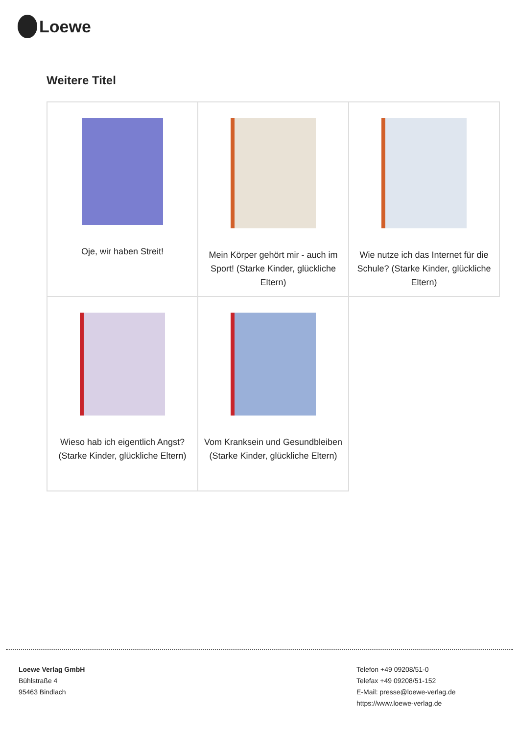Loewe
Weitere Titel
| Oje, wir haben Streit! | Mein Körper gehört mir - auch im Sport! (Starke Kinder, glückliche Eltern) | Wie nutze ich das Internet für die Schule? (Starke Kinder, glückliche Eltern) |
| Wieso hab ich eigentlich Angst? (Starke Kinder, glückliche Eltern) | Vom Kranksein und Gesundbleiben (Starke Kinder, glückliche Eltern) | |
Loewe Verlag GmbH
Bühlstraße 4
95463 Bindlach
Telefon +49 09208/51-0
Telefax +49 09208/51-152
E-Mail: presse@loewe-verlag.de
https://www.loewe-verlag.de